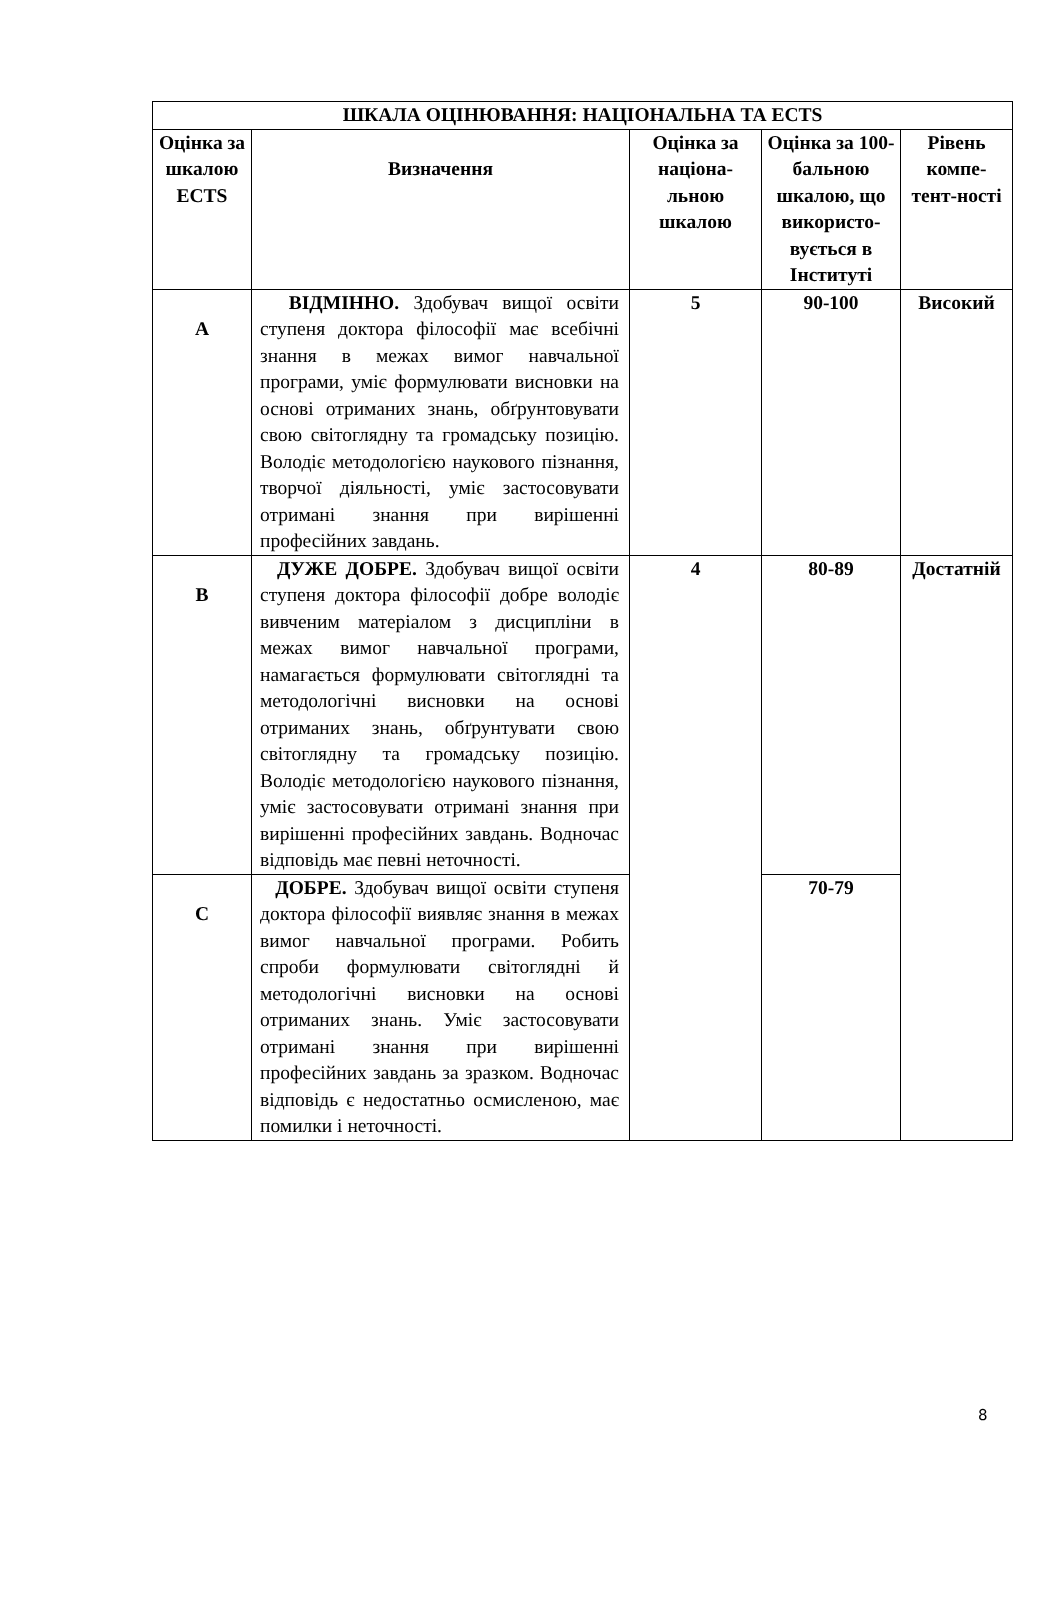| ШКАЛА ОЦІНЮВАННЯ: НАЦІОНАЛЬНА ТА ECTS | | | | |
| --- | --- | --- | --- | --- |
| Оцінка за шкалою ECTS | Визначення | Оцінка за націона-льною шкалою | Оцінка за 100-бальною шкалою, що використо-вується в Інституті | Рівень компе-тент-ності |
| A | ВІДМІННО. Здобувач вищої освіти ступеня доктора філософії має всебічні знання в межах вимог навчальної програми, уміє формулювати висновки на основі отриманих знань, обґрунтовувати свою світоглядну та громадську позицію. Володіє методологією наукового пізнання, творчої діяльності, уміє застосовувати отримані знання при вирішенні професійних завдань. | 5 | 90-100 | Високий |
| B | ДУЖЕ ДОБРЕ. Здобувач вищої освіти ступеня доктора філософії добре володіє вивченим матеріалом з дисципліни в межах вимог навчальної програми, намагається формулювати світоглядні та методологічні висновки на основі отриманих знань, обґрунтувати свою світоглядну та громадську позицію. Володіє методологією наукового пізнання, уміє застосовувати отримані знання при вирішенні професійних завдань. Водночас відповідь має певні неточності. | 4 | 80-89 | Достатній |
| C | ДОБРЕ. Здобувач вищої освіти ступеня доктора філософії виявляє знання в межах вимог навчальної програми. Робить спроби формулювати світоглядні й методологічні висновки на основі отриманих знань. Уміє застосовувати отримані знання при вирішенні професійних завдань за зразком. Водночас відповідь є недостатньо осмисленою, має помилки і неточності. | | 70-79 | |
8